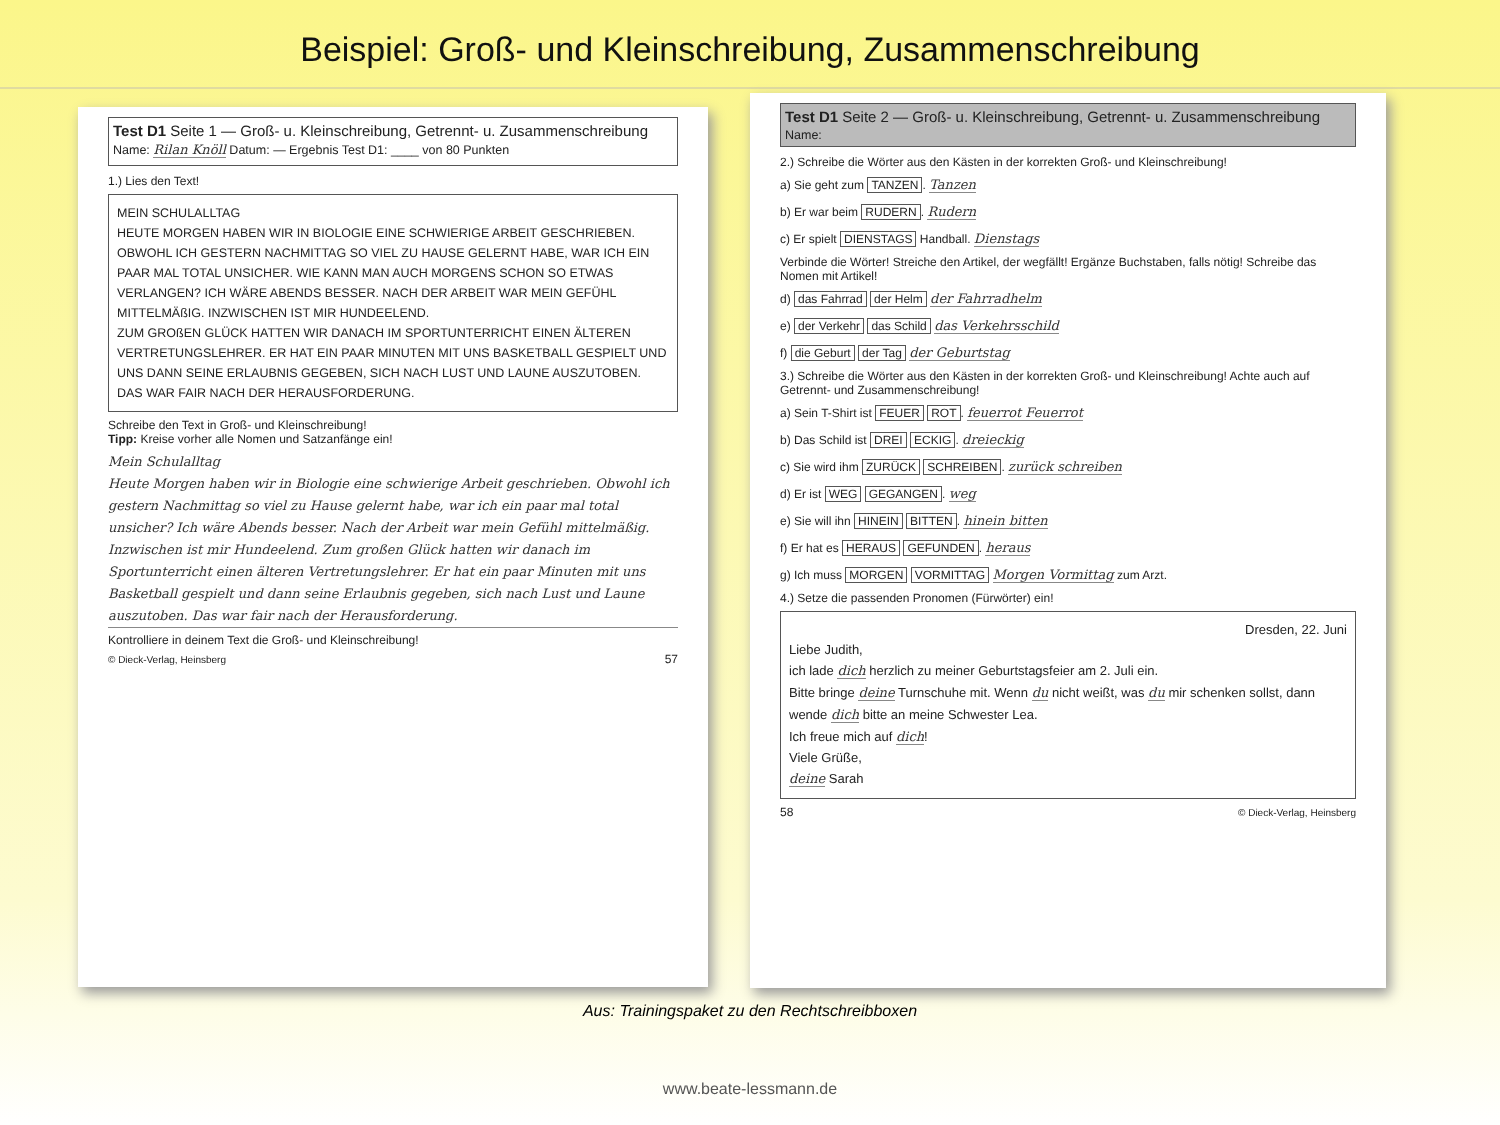Beispiel: Groß- und Kleinschreibung, Zusammenschreibung
Test D1 Seite 1 — Groß- u. Kleinschreibung, Getrennt- u. Zusammenschreibung
Name: Rilan Knöll Datum: — Ergebnis Test D1: ____ von 80 Punkten
1.) Lies den Text!
MEIN SCHULALLTAG
HEUTE MORGEN HABEN WIR IN BIOLOGIE EINE SCHWIERIGE ARBEIT GESCHRIEBEN. OBWOHL ICH GESTERN NACHMITTAG SO VIEL ZU HAUSE GELERNT HABE, WAR ICH EIN PAAR MAL TOTAL UNSICHER. WIE KANN MAN AUCH MORGENS SCHON SO ETWAS VERLANGEN? ICH WÄRE ABENDS BESSER. NACH DER ARBEIT WAR MEIN GEFÜHL MITTELMÄßIG. INZWISCHEN IST MIR HUNDEELEND.
ZUM GROßEN GLÜCK HATTEN WIR DANACH IM SPORTUNTERRICHT EINEN ÄLTEREN VERTRETUNGSLEHRER. ER HAT EIN PAAR MINUTEN MIT UNS BASKETBALL GESPIELT UND UNS DANN SEINE ERLAUBNIS GEGEBEN, SICH NACH LUST UND LAUNE AUSZUTOBEN. DAS WAR FAIR NACH DER HERAUSFORDERUNG.
Schreibe den Text in Groß- und Kleinschreibung!
Tipp: Kreise vorher alle Nomen und Satzanfänge ein!
Mein Schulalltag
Heute Morgen haben wir in Biologie eine schwierige Arbeit geschrieben. Obwohl ich gestern Nachmittag so viel zu Hause gelernt habe, war ich ein paar mal total unsicher? Ich wäre Abends besser. Nach der Arbeit war mein Gefühl mittelmäßig. Inzwischen ist mir Hundeelend. Zum großen Glück hatten wir danach im Sportunterricht einen älteren Vertretungslehrer. Er hat ein paar Minuten mit uns Basketball gespielt und dann seine Erlaubnis gegeben, sich nach Lust und Laune auszutoben. Das war fair nach der Herausforderung.
Kontrolliere in deinem Text die Groß- und Kleinschreibung!
© Dieck-Verlag, Heinsberg 57
Test D1 Seite 2 — Groß- u. Kleinschreibung, Getrennt- u. Zusammenschreibung
Name:
2.) Schreibe die Wörter aus den Kästen in der korrekten Groß- und Kleinschreibung!
a) Sie geht zum TANZEN. Tanzen
b) Er war beim RUDERN. Rudern
c) Er spielt DIENSTAGS Handball. Dienstags
Verbinde die Wörter! Streiche den Artikel, der wegfällt! Ergänze Buchstaben, falls nötig! Schreibe das Nomen mit Artikel!
d) das Fahrrad der Helm der Fahrradhelm
e) der Verkehr das Schild das Verkehrsschild
f) die Geburt der Tag der Geburtstag
3.) Schreibe die Wörter aus den Kästen in der korrekten Groß- und Kleinschreibung! Achte auch auf Getrennt- und Zusammenschreibung!
a) Sein T-Shirt ist FEUER ROT. feuerrot Feuerrot
b) Das Schild ist DREI ECKIG. dreieckig
c) Sie wird ihm ZURÜCK SCHREIBEN. zurück schreiben
d) Er ist WEG GEGANGEN. weg
e) Sie will ihn HINEIN BITTEN. hinein bitten
f) Er hat es HERAUS GEFUNDEN. heraus
g) Ich muss MORGEN VORMITTAG Morgen Vormittag zum Arzt.
4.) Setze die passenden Pronomen (Fürwörter) ein!
Dresden, 22. Juni
Liebe Judith,
ich lade dich herzlich zu meiner Geburtstagsfeier am 2. Juli ein.
Bitte bringe deine Turnschuhe mit. Wenn du nicht weißt, was du mir schenken sollst, dann wende dich bitte an meine Schwester Lea.
Ich freue mich auf dich!
Viele Grüße,
deine Sarah
58 © Dieck-Verlag, Heinsberg
Aus: Trainingspaket zu den Rechtschreibboxen
www.beate-lessmann.de